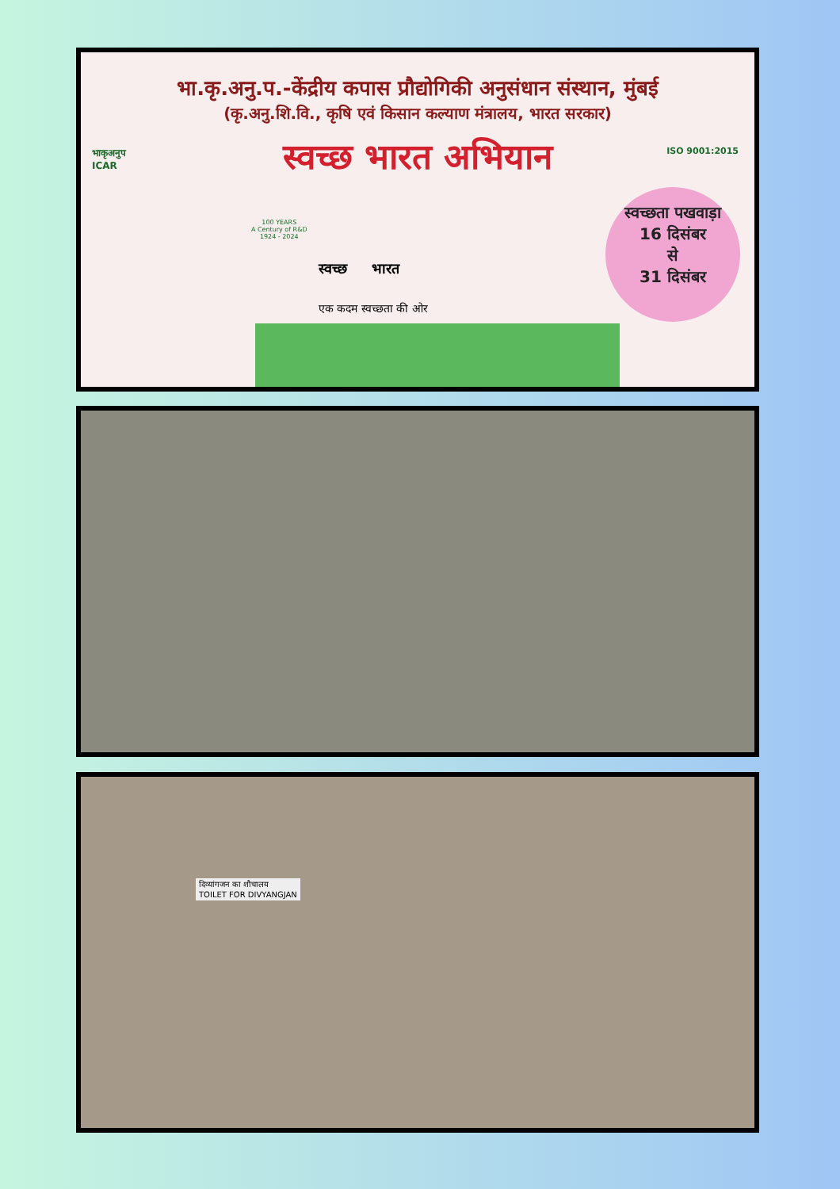भा.कृ.अनु.प.-केंद्रीय कपास प्रौद्योगिकी अनुसंधान संस्थान, मुंबई
(कृ.अनु.शि.वि., कृषि एवं किसान कल्याण मंत्रालय, भारत सरकार)
स्वच्छ भारत अभियान
भाकृअनुप
ICAR
ISO 9001:2015
100 YEARS
A Century of R&D
1924 - 2024
स्वच्छ भारत
एक कदम स्वच्छता की ओर
स्वच्छता पखवाड़ा
16 दिसंबर
से
31 दिसंबर
दिव्यांगजन का शौचालय
TOILET FOR DIVYANGJAN